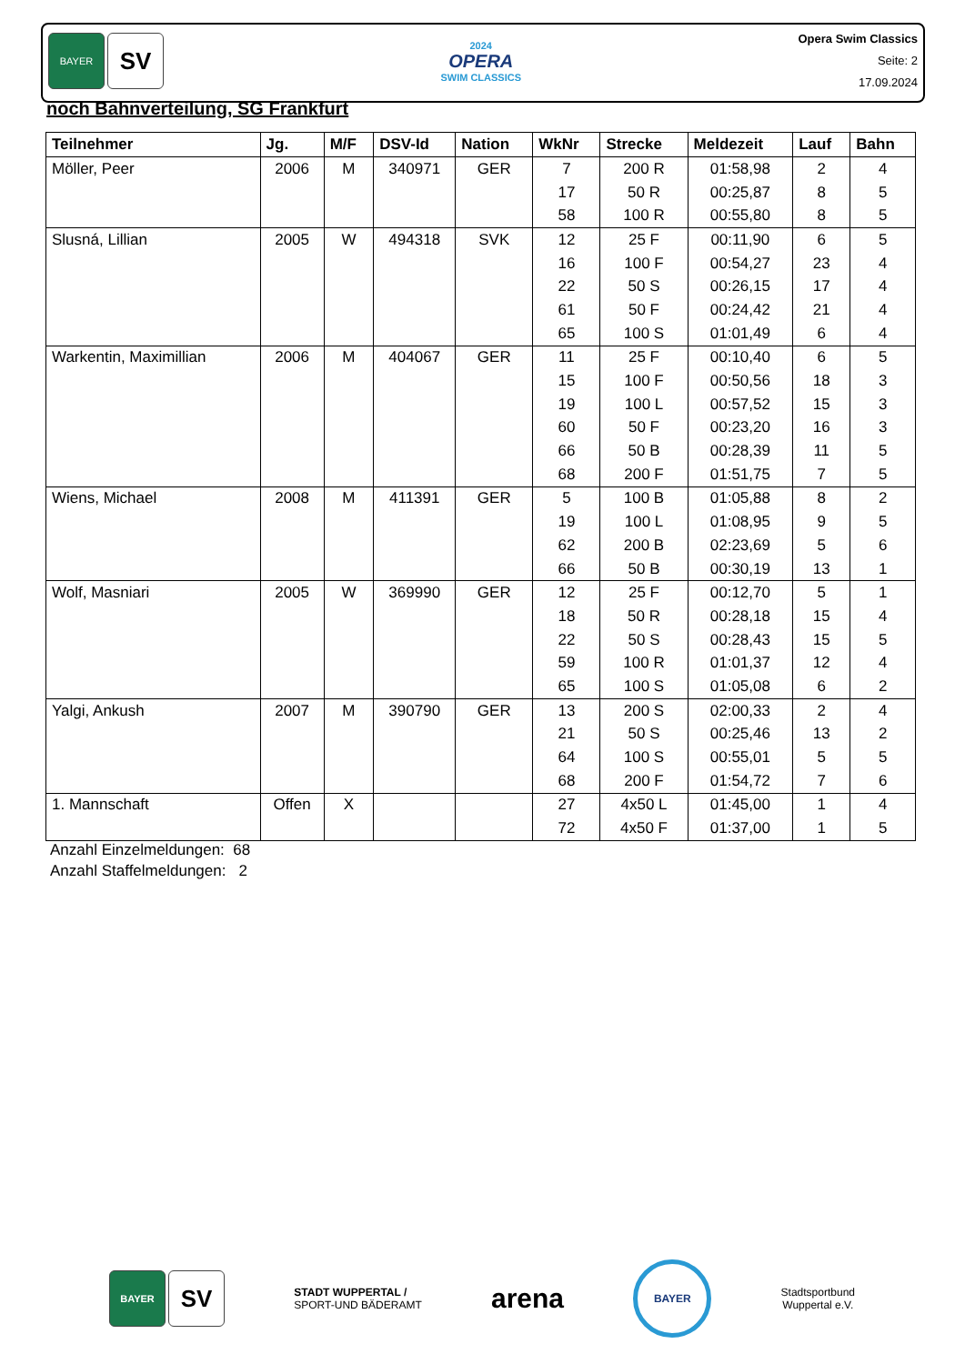BAYER
SV
2024
OPERA
SWIM CLASSICS
Opera Swim Classics
Seite: 2
17.09.2024
noch Bahnverteilung, SG Frankfurt
| Teilnehmer | Jg. | M/F | DSV-Id | Nation | WkNr | Strecke | Meldezeit | Lauf | Bahn |
| --- | --- | --- | --- | --- | --- | --- | --- | --- | --- |
| Möller, Peer | 2006 | M | 340971 | GER | 7 | 200 R | 01:58,98 | 2 | 4 |
| | | | | | 17 | 50 R | 00:25,87 | 8 | 5 |
| | | | | | 58 | 100 R | 00:55,80 | 8 | 5 |
| Slusná, Lillian | 2005 | W | 494318 | SVK | 12 | 25 F | 00:11,90 | 6 | 5 |
| | | | | | 16 | 100 F | 00:54,27 | 23 | 4 |
| | | | | | 22 | 50 S | 00:26,15 | 17 | 4 |
| | | | | | 61 | 50 F | 00:24,42 | 21 | 4 |
| | | | | | 65 | 100 S | 01:01,49 | 6 | 4 |
| Warkentin, Maximillian | 2006 | M | 404067 | GER | 11 | 25 F | 00:10,40 | 6 | 5 |
| | | | | | 15 | 100 F | 00:50,56 | 18 | 3 |
| | | | | | 19 | 100 L | 00:57,52 | 15 | 3 |
| | | | | | 60 | 50 F | 00:23,20 | 16 | 3 |
| | | | | | 66 | 50 B | 00:28,39 | 11 | 5 |
| | | | | | 68 | 200 F | 01:51,75 | 7 | 5 |
| Wiens, Michael | 2008 | M | 411391 | GER | 5 | 100 B | 01:05,88 | 8 | 2 |
| | | | | | 19 | 100 L | 01:08,95 | 9 | 5 |
| | | | | | 62 | 200 B | 02:23,69 | 5 | 6 |
| | | | | | 66 | 50 B | 00:30,19 | 13 | 1 |
| Wolf, Masniari | 2005 | W | 369990 | GER | 12 | 25 F | 00:12,70 | 5 | 1 |
| | | | | | 18 | 50 R | 00:28,18 | 15 | 4 |
| | | | | | 22 | 50 S | 00:28,43 | 15 | 5 |
| | | | | | 59 | 100 R | 01:01,37 | 12 | 4 |
| | | | | | 65 | 100 S | 01:05,08 | 6 | 2 |
| Yalgi, Ankush | 2007 | M | 390790 | GER | 13 | 200 S | 02:00,33 | 2 | 4 |
| | | | | | 21 | 50 S | 00:25,46 | 13 | 2 |
| | | | | | 64 | 100 S | 00:55,01 | 5 | 5 |
| | | | | | 68 | 200 F | 01:54,72 | 7 | 6 |
| 1. Mannschaft | Offen | X | | | 27 | 4x50 L | 01:45,00 | 1 | 4 |
| | | | | | 72 | 4x50 F | 01:37,00 | 1 | 5 |
Anzahl Einzelmeldungen: 68
Anzahl Staffelmeldungen: 2
BAYER
SV
STADT WUPPERTAL /
SPORT-UND BÄDERAMT
arena
BAYER
Stadtsportbund
Wuppertal e.V.